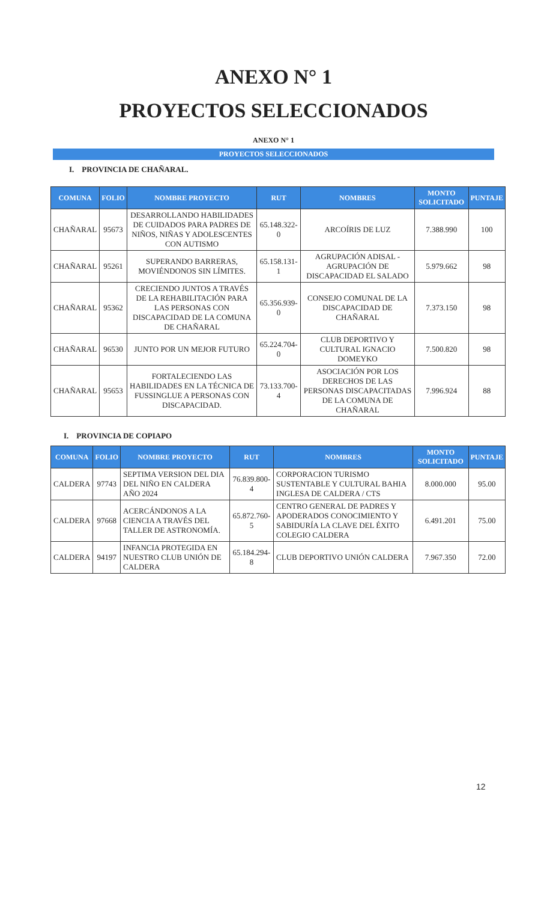ANEXO N° 1
PROYECTOS SELECCIONADOS
ANEXO N° 1
PROYECTOS SELECCIONADOS
I. PROVINCIA DE CHAÑARAL.
| COMUNA | FOLIO | NOMBRE PROYECTO | RUT | NOMBRES | MONTO SOLICITADO | PUNTAJE |
| --- | --- | --- | --- | --- | --- | --- |
| CHAÑARAL | 95673 | DESARROLLANDO HABILIDADES DE CUIDADOS PARA PADRES DE NIÑOS, NIÑAS Y ADOLESCENTES CON AUTISMO | 65.148.322-0 | ARCOÍRIS DE LUZ | 7.388.990 | 100 |
| CHAÑARAL | 95261 | SUPERANDO BARRERAS, MOVIÉNDONOS SIN LÍMITES. | 65.158.131-1 | AGRUPACIÓN ADISAL - AGRUPACIÓN DE DISCAPACIDAD EL SALADO | 5.979.662 | 98 |
| CHAÑARAL | 95362 | CRECIENDO JUNTOS A TRAVÉS DE LA REHABILITACIÓN PARA LAS PERSONAS CON DISCAPACIDAD DE LA COMUNA DE CHAÑARAL | 65.356.939-0 | CONSEJO COMUNAL DE LA DISCAPACIDAD DE CHAÑARAL | 7.373.150 | 98 |
| CHAÑARAL | 96530 | JUNTO POR UN MEJOR FUTURO | 65.224.704-0 | CLUB DEPORTIVO Y CULTURAL IGNACIO DOMEYKO | 7.500.820 | 98 |
| CHAÑARAL | 95653 | FORTALECIENDO LAS HABILIDADES EN LA TÉCNICA DE FUSSINGLUE A PERSONAS CON DISCAPACIDAD. | 73.133.700-4 | ASOCIACIÓN POR LOS DERECHOS DE LAS PERSONAS DISCAPACITADAS DE LA COMUNA DE CHAÑARAL | 7.996.924 | 88 |
I. PROVINCIA DE COPIAPO
| COMUNA | FOLIO | NOMBRE PROYECTO | RUT | NOMBRES | MONTO SOLICITADO | PUNTAJE |
| --- | --- | --- | --- | --- | --- | --- |
| CALDERA | 97743 | SEPTIMA VERSION DEL DIA DEL NIÑO EN CALDERA AÑO 2024 | 76.839.800-4 | CORPORACION TURISMO SUSTENTABLE Y CULTURAL BAHIA INGLESA DE CALDERA / CTS | 8.000.000 | 95.00 |
| CALDERA | 97668 | ACERCÁNDONOS A LA CIENCIA A TRAVÉS DEL TALLER DE ASTRONOMÍA. | 65.872.760-5 | CENTRO GENERAL DE PADRES Y APODERADOS CONOCIMIENTO Y SABIDURÍA LA CLAVE DEL ÉXITO COLEGIO CALDERA | 6.491.201 | 75.00 |
| CALDERA | 94197 | INFANCIA PROTEGIDA EN NUESTRO CLUB UNIÓN DE CALDERA | 65.184.294-8 | CLUB DEPORTIVO UNIÓN CALDERA | 7.967.350 | 72.00 |
12